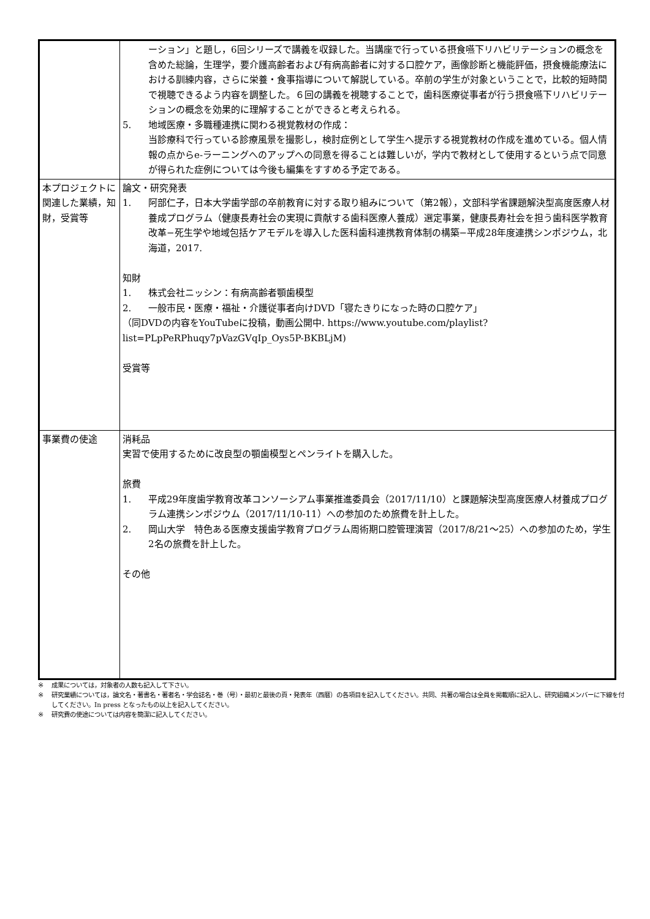| | ーション」と題し，6回シリーズで講義を収録した。当講座で行っている摂食嚥下リハビリテーションの概念を含めた総論，生理学，要介護高齢者および有病高齢者に対する口腔ケア，画像診断と機能評価，摂食機能療法における訓練内容，さらに栄養・食事指導について解説している。卒前の学生が対象ということで，比較的短時間で視聴できるよう内容を調整した。６回の講義を視聴することで，歯科医療従事者が行う摂食嚥下リハビリテーションの概念を効果的に理解することができると考えられる。 5. 地域医療・多職種連携に関わる視覚教材の作成： 当診療科で行っている診療風景を撮影し，検討症例として学生へ提示する視覚教材の作成を進めている。個人情報の点からe-ラーニングへのアップへの同意を得ることは難しいが，学内で教材として使用するという点で同意が得られた症例については今後も編集をすすめる予定である。 |
| 本プロジェクトに関連した業績，知財，受賞等 | 論文・研究発表 1. 阿部仁子，日本大学歯学部の卒前教育に対する取り組みについて（第2報），文部科学省課題解決型高度医療人材養成プログラム（健康長寿社会の実現に貢献する歯科医療人養成）選定事業，健康長寿社会を担う歯科医学教育改革−死生学や地域包括ケアモデルを導入した医科歯科連携教育体制の構築−平成28年度連携シンポジウム，北海道，2017. 知財 1. 株式会社ニッシン：有病高齢者顎歯模型 2. 一般市民・医療・福祉・介護従事者向けDVD「寝たきりになった時の口腔ケア」 （同DVDの内容をYouTubeに投稿，動画公開中. https://www.youtube.com/playlist?list=PLpPeRPhuqy7pVazGVqIp_Oys5P-BKBLjM) 受賞等 |
| 事業費の使途 | 消耗品 実習で使用するために改良型の顎歯模型とペンライトを購入した。 旅費 1. 平成29年度歯学教育改革コンソーシアム事業推進委員会（2017/11/10）と課題解決型高度医療人材養成プログラム連携シンポジウム（2017/11/10-11）への参加のため旅費を計上した。 2. 岡山大学 特色ある医療支援歯学教育プログラム周術期口腔管理演習（2017/8/21〜25）への参加のため，学生2名の旅費を計上した。 その他 |
※ 成果については，対象者の人数も記入して下さい。
※ 研究業績については，論文名・著書名・著者名・学会誌名・巻（号）・最初と最後の頁・発表年（西暦）の各項目を記入してください。共同、共著の場合は全員を掲載順に記入し、研究組織メンバーに下線を付してください。In press となったもの以上を記入してください。
※ 研究費の使途については内容を簡潔に記入してください。